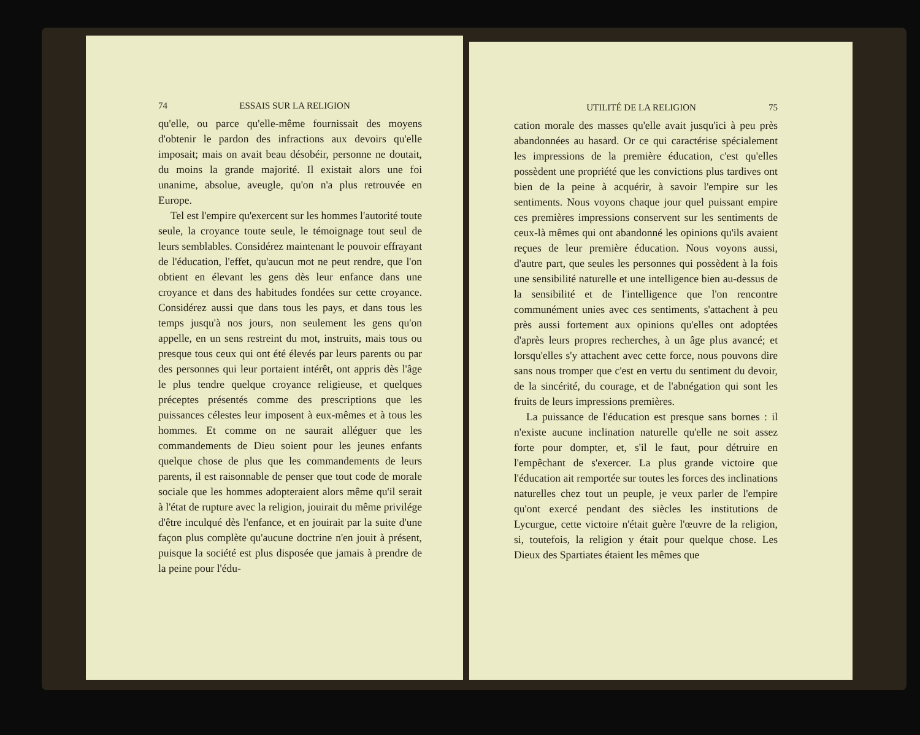74 ESSAIS SUR LA RELIGION
qu'elle, ou parce qu'elle-même fournissait des moyens d'obtenir le pardon des infractions aux devoirs qu'elle imposait; mais on avait beau désobéir, personne ne doutait, du moins la grande majorité. Il existait alors une foi unanime, absolue, aveugle, qu'on n'a plus retrouvée en Europe.
Tel est l'empire qu'exercent sur les hommes l'autorité toute seule, la croyance toute seule, le témoignage tout seul de leurs semblables. Considérez maintenant le pouvoir effrayant de l'éducation, l'effet, qu'aucun mot ne peut rendre, que l'on obtient en élevant les gens dès leur enfance dans une croyance et dans des habitudes fondées sur cette croyance. Considérez aussi que dans tous les pays, et dans tous les temps jusqu'à nos jours, non seulement les gens qu'on appelle, en un sens restreint du mot, instruits, mais tous ou presque tous ceux qui ont été élevés par leurs parents ou par des personnes qui leur portaient intérêt, ont appris dès l'âge le plus tendre quelque croyance religieuse, et quelques préceptes présentés comme des prescriptions que les puissances célestes leur imposent à eux-mêmes et à tous les hommes. Et comme on ne saurait alléguer que les commandements de Dieu soient pour les jeunes enfants quelque chose de plus que les commandements de leurs parents, il est raisonnable de penser que tout code de morale sociale que les hommes adopteraient alors même qu'il serait à l'état de rupture avec la religion, jouirait du même privilége d'être inculqué dès l'enfance, et en jouirait par la suite d'une façon plus complète qu'aucune doctrine n'en jouit à présent, puisque la société est plus disposée que jamais à prendre de la peine pour l'édu-
UTILITÉ DE LA RELIGION 75
cation morale des masses qu'elle avait jusqu'ici à peu près abandonnées au hasard. Or ce qui caractérise spécialement les impressions de la première éducation, c'est qu'elles possèdent une propriété que les convictions plus tardives ont bien de la peine à acquérir, à savoir l'empire sur les sentiments. Nous voyons chaque jour quel puissant empire ces premières impressions conservent sur les sentiments de ceux-là mêmes qui ont abandonné les opinions qu'ils avaient reçues de leur première éducation. Nous voyons aussi, d'autre part, que seules les personnes qui possèdent à la fois une sensibilité naturelle et une intelligence bien au-dessus de la sensibilité et de l'intelligence que l'on rencontre communément unies avec ces sentiments, s'attachent à peu près aussi fortement aux opinions qu'elles ont adoptées d'après leurs propres recherches, à un âge plus avancé; et lorsqu'elles s'y attachent avec cette force, nous pouvons dire sans nous tromper que c'est en vertu du sentiment du devoir, de la sincérité, du courage, et de l'abnégation qui sont les fruits de leurs impressions premières.
La puissance de l'éducation est presque sans bornes : il n'existe aucune inclination naturelle qu'elle ne soit assez forte pour dompter, et, s'il le faut, pour détruire en l'empêchant de s'exercer. La plus grande victoire que l'éducation ait remportée sur toutes les forces des inclinations naturelles chez tout un peuple, je veux parler de l'empire qu'ont exercé pendant des siècles les institutions de Lycurgue, cette victoire n'était guère l'œuvre de la religion, si, toutefois, la religion y était pour quelque chose. Les Dieux des Spartiates étaient les mêmes que